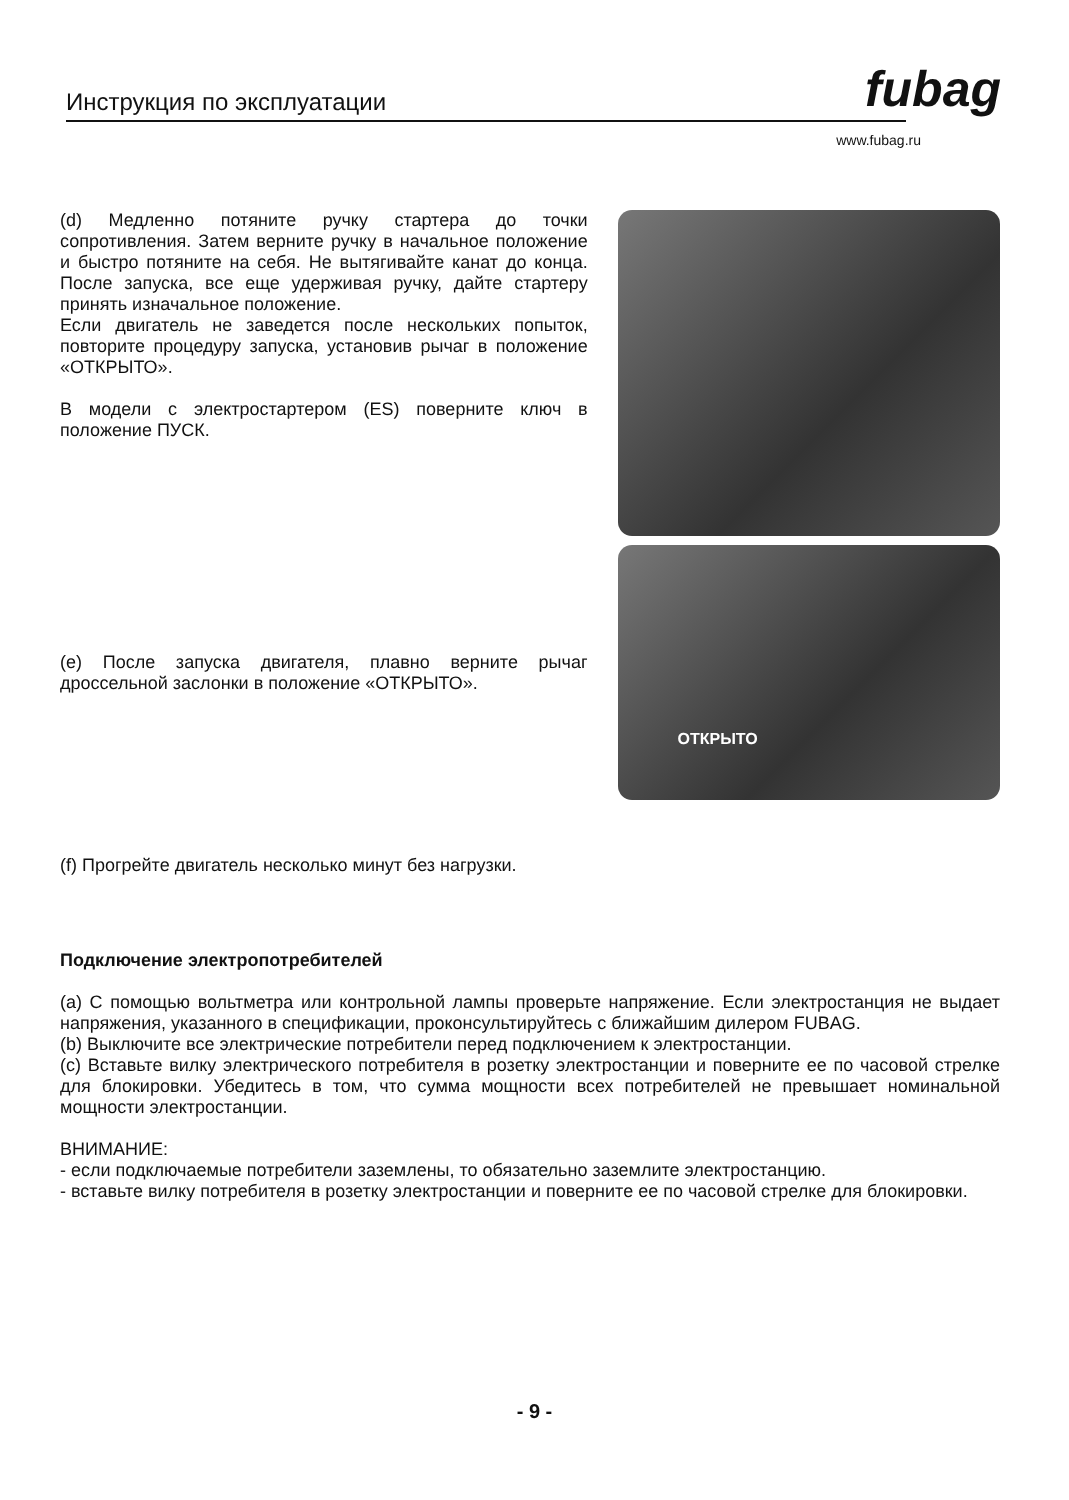Инструкция по эксплуатации
fubag
www.fubag.ru
(d) Медленно потяните ручку стартера до точки сопротивления. Затем верните ручку в начальное положение и быстро потяните на себя. Не вытягивайте канат до конца. После запуска, все еще удерживая ручку, дайте стартеру принять изначальное положение.
Если двигатель не заведется после нескольких попыток, повторите процедуру запуска, установив рычаг в положение «ОТКРЫТО».
В модели с электростартером (ES) поверните ключ в положение ПУСК.
(e) После запуска двигателя, плавно верните рычаг дроссельной заслонки в положение «ОТКРЫТО».
ОТКРЫТО
(f) Прогрейте двигатель несколько минут без нагрузки.
Подключение электропотребителей
(a) С помощью вольтметра или контрольной лампы проверьте напряжение. Если электростанция не выдает напряжения, указанного в спецификации, проконсультируйтесь с ближайшим дилером FUBAG.
(b) Выключите все электрические потребители перед подключением к электростанции.
(c) Вставьте вилку электрического потребителя в розетку электростанции и поверните ее по часовой стрелке для блокировки. Убедитесь в том, что сумма мощности всех потребителей не превышает номинальной мощности электростанции.
ВНИМАНИЕ:
- если подключаемые потребители заземлены, то обязательно заземлите электростанцию.
- вставьте вилку потребителя в розетку электростанции и поверните ее по часовой стрелке для блокировки.
- 9 -